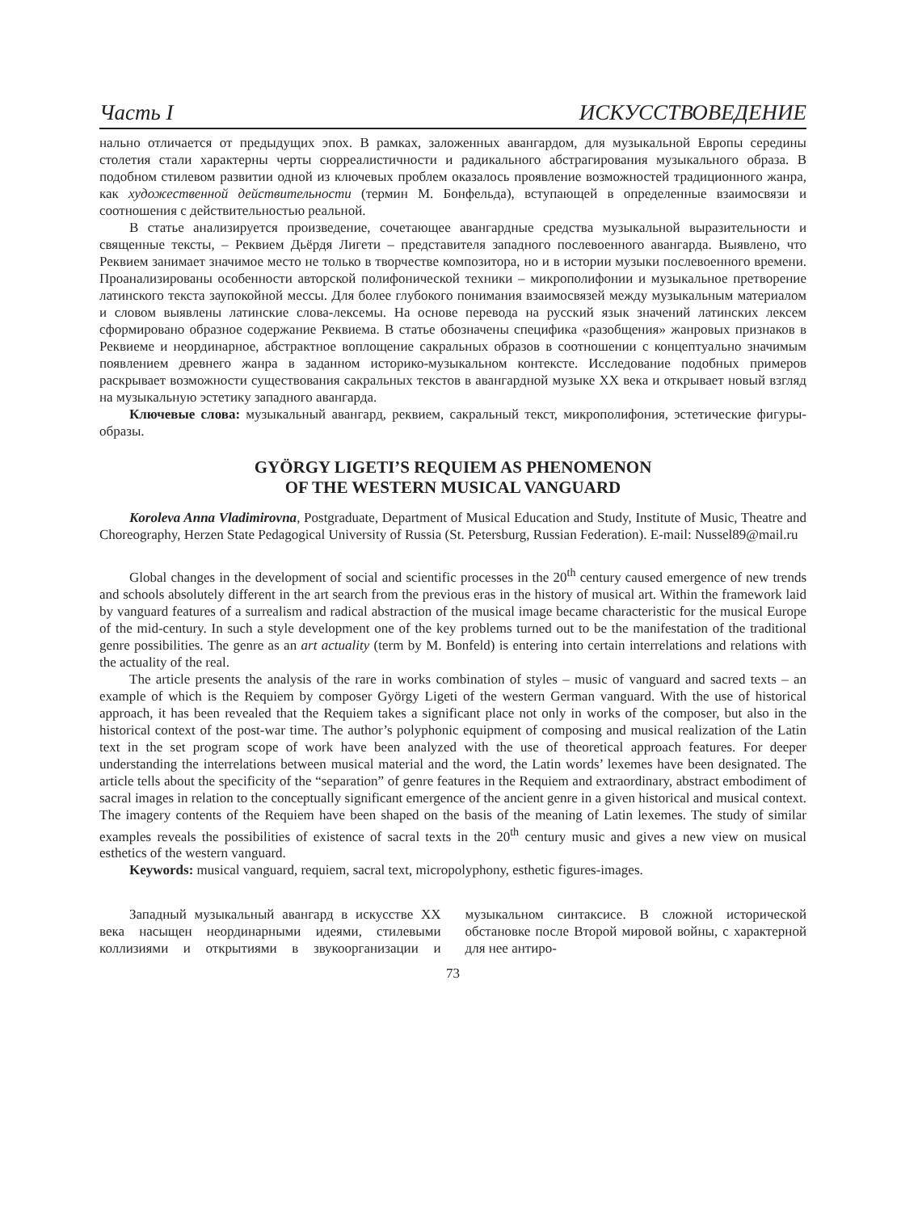Часть I ИСКУССТВОВЕДЕНИЕ
нально отличается от предыдущих эпох. В рамках, заложенных авангардом, для музыкальной Европы середины столетия стали характерны черты сюрреалистичности и радикального абстрагирования музыкального образа. В подобном стилевом развитии одной из ключевых проблем оказалось проявление возможностей традиционного жанра, как художественной действительности (термин М. Бонфельда), вступающей в определенные взаимосвязи и соотношения с действительностью реальной.
В статье анализируется произведение, сочетающее авангардные средства музыкальной выразительности и священные тексты, – Реквием Дьёрдя Лигети – представителя западного послевоенного авангарда. Выявлено, что Реквием занимает значимое место не только в творчестве композитора, но и в истории музыки послевоенного времени. Проанализированы особенности авторской полифонической техники – микрополифонии и музыкальное претворение латинского текста заупокойной мессы. Для более глубокого понимания взаимосвязей между музыкальным материалом и словом выявлены латинские слова-лексемы. На основе перевода на русский язык значений латинских лексем сформировано образное содержание Реквиема. В статье обозначены специфика «разобщения» жанровых признаков в Реквиеме и неординарное, абстрактное воплощение сакральных образов в соотношении с концептуально значимым появлением древнего жанра в заданном историко-музыкальном контексте. Исследование подобных примеров раскрывает возможности существования сакральных текстов в авангардной музыке XX века и открывает новый взгляд на музыкальную эстетику западного авангарда.
Ключевые слова: музыкальный авангард, реквием, сакральный текст, микрополифония, эстетические фигуры-образы.
GYÖRGY LIGETI’S REQUIEM AS PHENOMENON
OF THE WESTERN MUSICAL VANGUARD
Koroleva Anna Vladimirovna, Postgraduate, Department of Musical Education and Study, Institute of Music, Theatre and Choreography, Herzen State Pedagogical University of Russia (St. Petersburg, Russian Federation). E-mail: Nussel89@mail.ru
Global changes in the development of social and scientific processes in the 20<sup>th</sup> century caused emergence of new trends and schools absolutely different in the art search from the previous eras in the history of musical art. Within the framework laid by vanguard features of a surrealism and radical abstraction of the musical image became characteristic for the musical Europe of the mid-century. In such a style development one of the key problems turned out to be the manifestation of the traditional genre possibilities. The genre as an art actuality (term by M. Bonfeld) is entering into certain interrelations and relations with the actuality of the real.
The article presents the analysis of the rare in works combination of styles – music of vanguard and sacred texts – an example of which is the Requiem by composer György Ligeti of the western German vanguard. With the use of historical approach, it has been revealed that the Requiem takes a significant place not only in works of the composer, but also in the historical context of the post-war time. The author’s polyphonic equipment of composing and musical realization of the Latin text in the set program scope of work have been analyzed with the use of theoretical approach features. For deeper understanding the interrelations between musical material and the word, the Latin words’ lexemes have been designated. The article tells about the specificity of the “separation” of genre features in the Requiem and extraordinary, abstract embodiment of sacral images in relation to the conceptually significant emergence of the ancient genre in a given historical and musical context. The imagery contents of the Requiem have been shaped on the basis of the meaning of Latin lexemes. The study of similar examples reveals the possibilities of existence of sacral texts in the 20<sup>th</sup> century music and gives a new view on musical esthetics of the western vanguard.
Keywords: musical vanguard, requiem, sacral text, micropolyphony, esthetic figures-images.
Западный музыкальный авангард в искусстве XX века насыщен неординарными идеями, стилевыми коллизиями и открытиями в звукоорганизации и музыкальном синтаксисе. В сложной исторической обстановке после Второй мировой войны, с характерной для нее антиро-
73